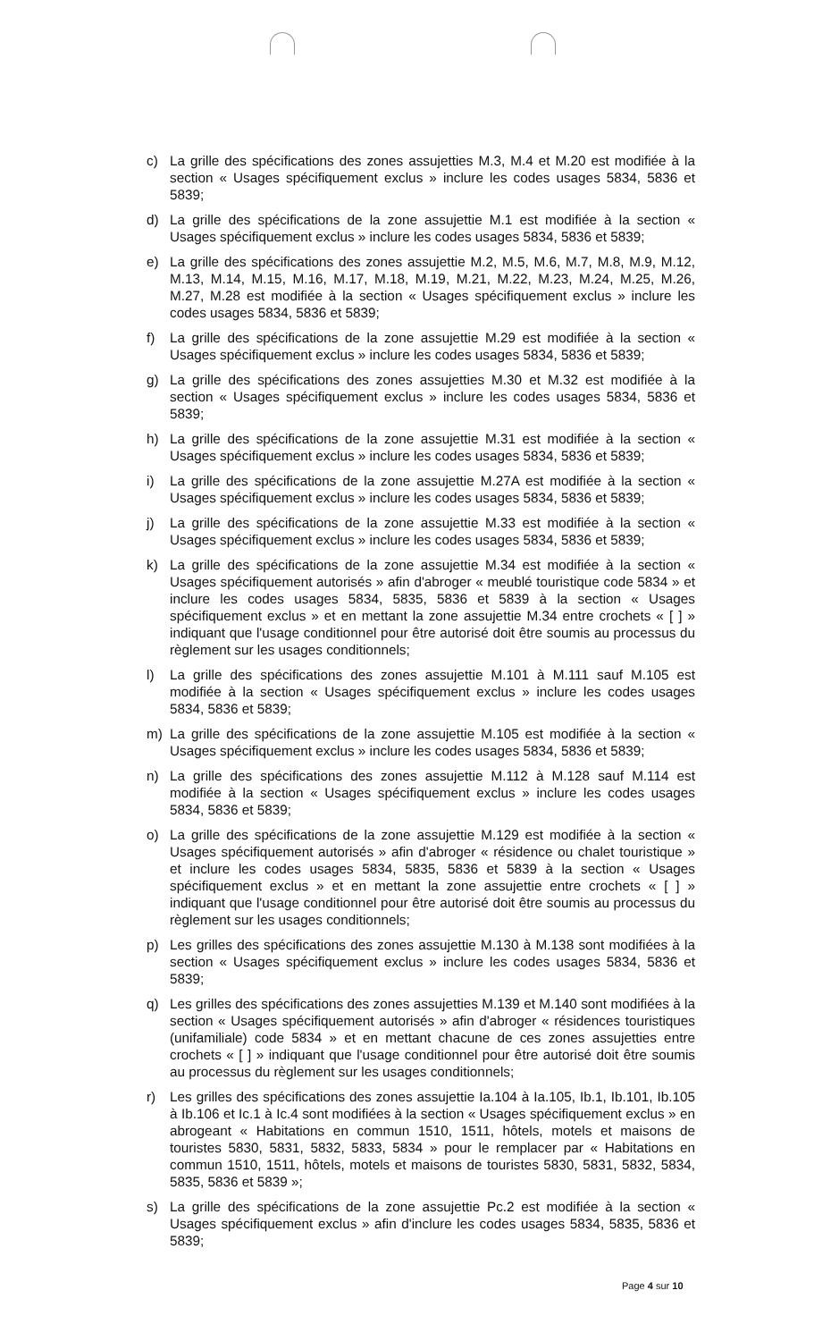c) La grille des spécifications des zones assujetties M.3, M.4 et M.20 est modifiée à la section « Usages spécifiquement exclus » inclure les codes usages 5834, 5836 et 5839;
d) La grille des spécifications de la zone assujettie M.1 est modifiée à la section « Usages spécifiquement exclus » inclure les codes usages 5834, 5836 et 5839;
e) La grille des spécifications des zones assujettie M.2, M.5, M.6, M.7, M.8, M.9, M.12, M.13, M.14, M.15, M.16, M.17, M.18, M.19, M.21, M.22, M.23, M.24, M.25, M.26, M.27, M.28 est modifiée à la section « Usages spécifiquement exclus » inclure les codes usages 5834, 5836 et 5839;
f) La grille des spécifications de la zone assujettie M.29 est modifiée à la section « Usages spécifiquement exclus » inclure les codes usages 5834, 5836 et 5839;
g) La grille des spécifications des zones assujetties M.30 et M.32 est modifiée à la section « Usages spécifiquement exclus » inclure les codes usages 5834, 5836 et 5839;
h) La grille des spécifications de la zone assujettie M.31 est modifiée à la section « Usages spécifiquement exclus » inclure les codes usages 5834, 5836 et 5839;
i) La grille des spécifications de la zone assujettie M.27A est modifiée à la section « Usages spécifiquement exclus » inclure les codes usages 5834, 5836 et 5839;
j) La grille des spécifications de la zone assujettie M.33 est modifiée à la section « Usages spécifiquement exclus » inclure les codes usages 5834, 5836 et 5839;
k) La grille des spécifications de la zone assujettie M.34 est modifiée à la section « Usages spécifiquement autorisés » afin d'abroger « meublé touristique code 5834 » et inclure les codes usages 5834, 5835, 5836 et 5839 à la section « Usages spécifiquement exclus » et en mettant la zone assujettie M.34 entre crochets « [ ] » indiquant que l'usage conditionnel pour être autorisé doit être soumis au processus du règlement sur les usages conditionnels;
l) La grille des spécifications des zones assujettie M.101 à M.111 sauf M.105 est modifiée à la section « Usages spécifiquement exclus » inclure les codes usages 5834, 5836 et 5839;
m) La grille des spécifications de la zone assujettie M.105 est modifiée à la section « Usages spécifiquement exclus » inclure les codes usages 5834, 5836 et 5839;
n) La grille des spécifications des zones assujettie M.112 à M.128 sauf M.114 est modifiée à la section « Usages spécifiquement exclus » inclure les codes usages 5834, 5836 et 5839;
o) La grille des spécifications de la zone assujettie M.129 est modifiée à la section « Usages spécifiquement autorisés » afin d'abroger « résidence ou chalet touristique » et inclure les codes usages 5834, 5835, 5836 et 5839 à la section « Usages spécifiquement exclus » et en mettant la zone assujettie entre crochets « [ ] » indiquant que l'usage conditionnel pour être autorisé doit être soumis au processus du règlement sur les usages conditionnels;
p) Les grilles des spécifications des zones assujettie M.130 à M.138 sont modifiées à la section « Usages spécifiquement exclus » inclure les codes usages 5834, 5836 et 5839;
q) Les grilles des spécifications des zones assujetties M.139 et M.140 sont modifiées à la section « Usages spécifiquement autorisés » afin d'abroger « résidences touristiques (unifamiliale) code 5834 » et en mettant chacune de ces zones assujetties entre crochets « [ ] » indiquant que l'usage conditionnel pour être autorisé doit être soumis au processus du règlement sur les usages conditionnels;
r) Les grilles des spécifications des zones assujettie Ia.104 à Ia.105, Ib.1, Ib.101, Ib.105 à Ib.106 et Ic.1 à Ic.4 sont modifiées à la section « Usages spécifiquement exclus » en abrogeant « Habitations en commun 1510, 1511, hôtels, motels et maisons de touristes 5830, 5831, 5832, 5833, 5834 » pour le remplacer par « Habitations en commun 1510, 1511, hôtels, motels et maisons de touristes 5830, 5831, 5832, 5834, 5835, 5836 et 5839 »;
s) La grille des spécifications de la zone assujettie Pc.2 est modifiée à la section « Usages spécifiquement exclus » afin d'inclure les codes usages 5834, 5835, 5836 et 5839;
Page 4 sur 10